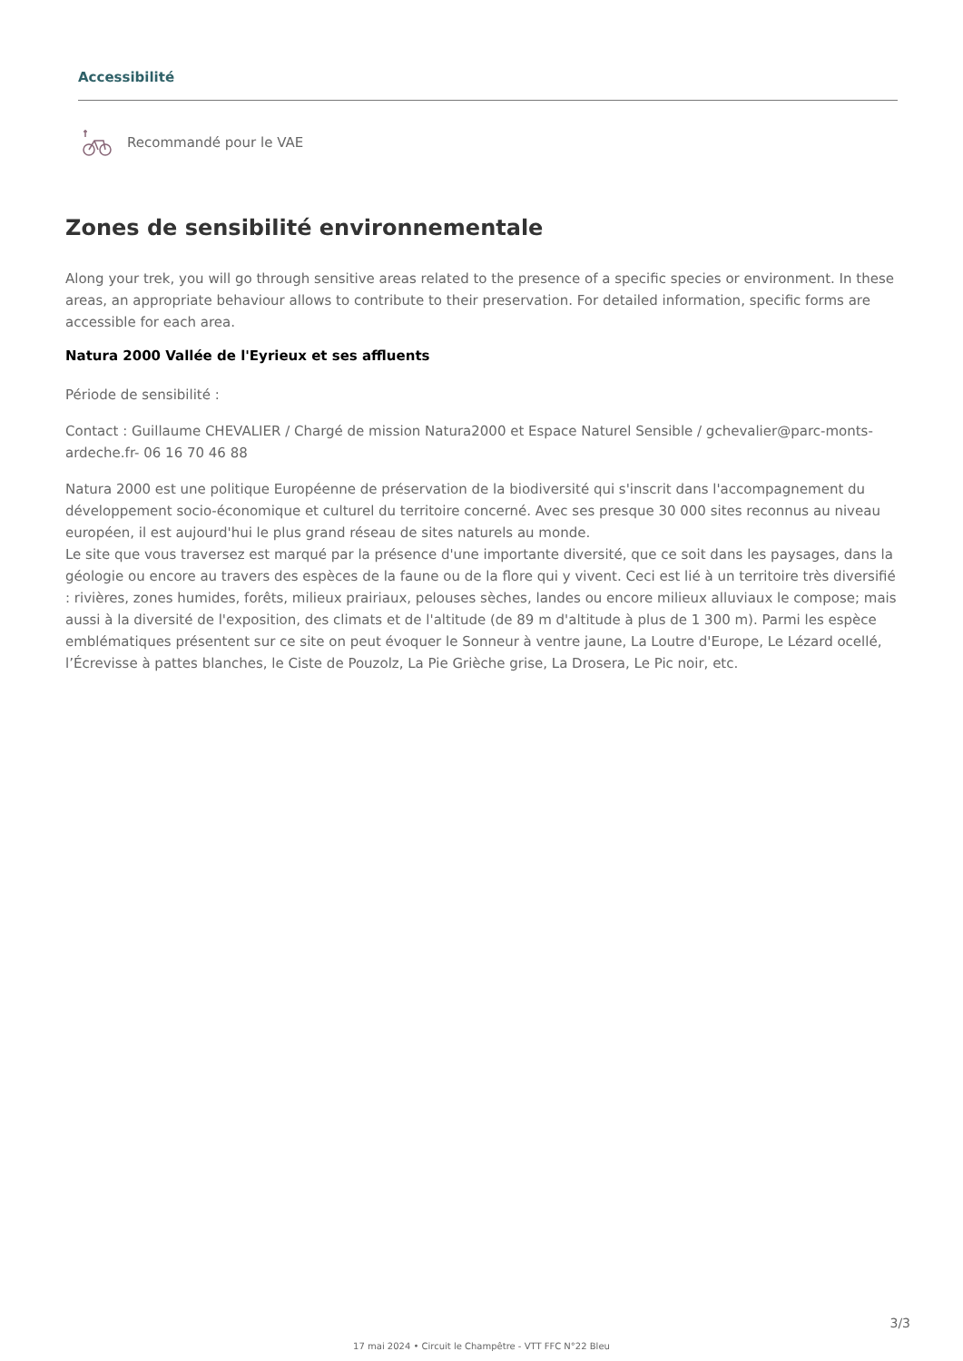Accessibilité
Recommandé pour le VAE
Zones de sensibilité environnementale
Along your trek, you will go through sensitive areas related to the presence of a specific species or environment. In these areas, an appropriate behaviour allows to contribute to their preservation. For detailed information, specific forms are accessible for each area.
Natura 2000 Vallée de l'Eyrieux et ses affluents
Période de sensibilité :
Contact : Guillaume CHEVALIER / Chargé de mission Natura2000 et Espace Naturel Sensible / gchevalier@parc-monts-ardeche.fr- 06 16 70 46 88
Natura 2000 est une politique Européenne de préservation de la biodiversité qui s'inscrit dans l'accompagnement du développement socio-économique et culturel du territoire concerné. Avec ses presque 30 000 sites reconnus au niveau européen, il est aujourd'hui le plus grand réseau de sites naturels au monde.
Le site que vous traversez est marqué par la présence d'une importante diversité, que ce soit dans les paysages, dans la géologie ou encore au travers des espèces de la faune ou de la flore qui y vivent. Ceci est lié à un territoire très diversifié : rivières, zones humides, forêts, milieux prairiaux, pelouses sèches, landes ou encore milieux alluviaux le compose; mais aussi à la diversité de l'exposition, des climats et de l'altitude (de 89 m d'altitude à plus de 1 300 m). Parmi les espèce emblématiques présentent sur ce site on peut évoquer le Sonneur à ventre jaune, La Loutre d'Europe, Le Lézard ocellé, l’Écrevisse à pattes blanches, le Ciste de Pouzolz, La Pie Grièche grise, La Drosera, Le Pic noir, etc.
3/3
17 mai 2024 • Circuit le Champêtre - VTT FFC N°22 Bleu